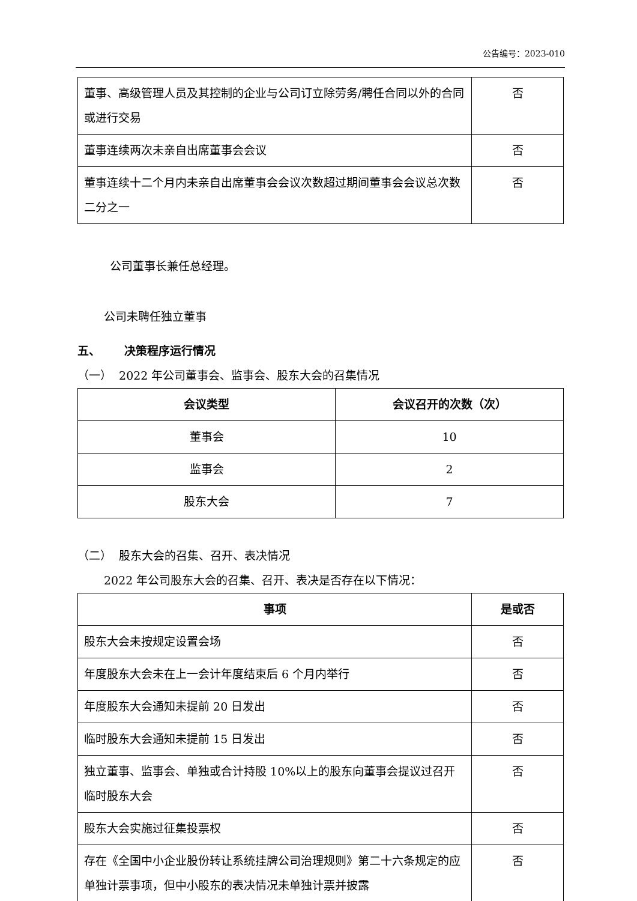公告编号：2023-010
| 董事、高级管理人员及其控制的企业与公司订立除劳务/聘任合同以外的合同或进行交易 | 否 |
| 董事连续两次未亲自出席董事会会议 | 否 |
| 董事连续十二个月内未亲自出席董事会会议次数超过期间董事会会议总次数二分之一 | 否 |
公司董事长兼任总经理。
公司未聘任独立董事
五、 决策程序运行情况
（一） 2022 年公司董事会、监事会、股东大会的召集情况
| 会议类型 | 会议召开的次数（次） |
| --- | --- |
| 董事会 | 10 |
| 监事会 | 2 |
| 股东大会 | 7 |
（二） 股东大会的召集、召开、表决情况
2022 年公司股东大会的召集、召开、表决是否存在以下情况：
| 事项 | 是或否 |
| --- | --- |
| 股东大会未按规定设置会场 | 否 |
| 年度股东大会未在上一会计年度结束后 6 个月内举行 | 否 |
| 年度股东大会通知未提前 20 日发出 | 否 |
| 临时股东大会通知未提前 15 日发出 | 否 |
| 独立董事、监事会、单独或合计持股 10%以上的股东向董事会提议过召开临时股东大会 | 否 |
| 股东大会实施过征集投票权 | 否 |
| 存在《全国中小企业股份转让系统挂牌公司治理规则》第二十六条规定的应单独计票事项，但中小股东的表决情况未单独计票并披露 | 否 |